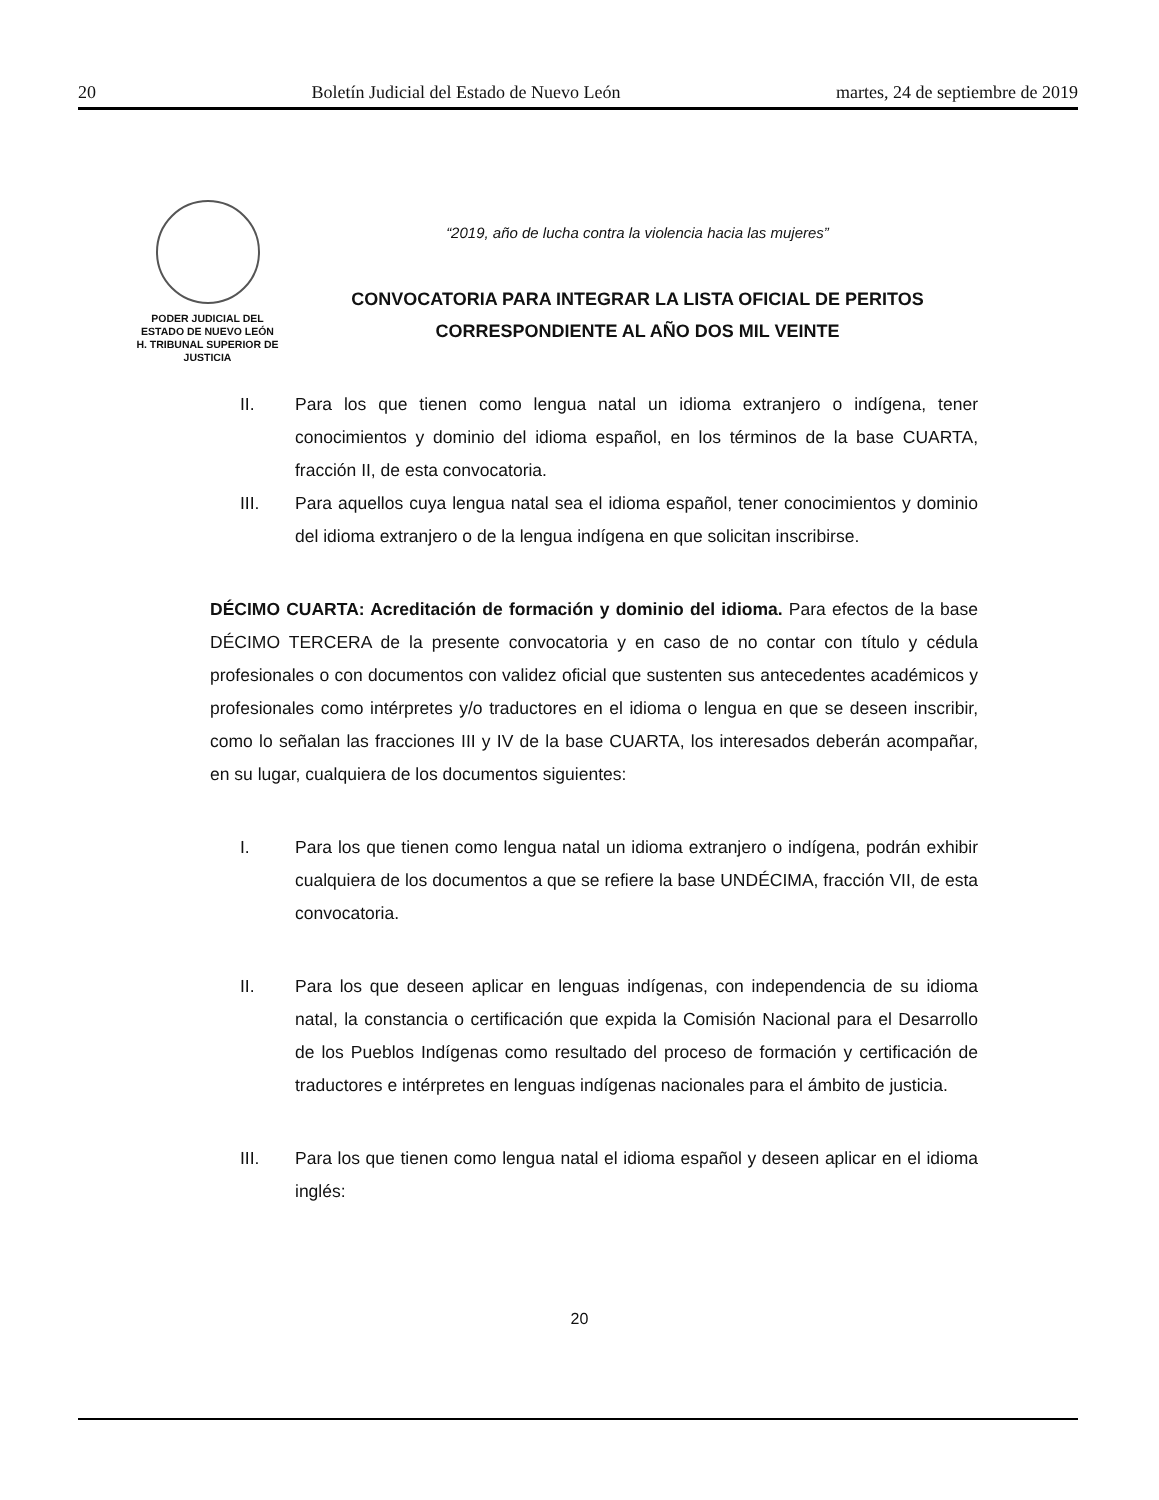20 Boletín Judicial del Estado de Nuevo León martes, 24 de septiembre de 2019
PODER JUDICIAL DEL
ESTADO DE NUEVO LEÓN
H. TRIBUNAL SUPERIOR DE
JUSTICIA
“2019, año de lucha contra la violencia hacia las mujeres”
CONVOCATORIA PARA INTEGRAR LA LISTA OFICIAL DE PERITOS
CORRESPONDIENTE AL AÑO DOS MIL VEINTE
II. Para los que tienen como lengua natal un idioma extranjero o indígena, tener conocimientos y dominio del idioma español, en los términos de la base CUARTA, fracción II, de esta convocatoria.
III. Para aquellos cuya lengua natal sea el idioma español, tener conocimientos y dominio del idioma extranjero o de la lengua indígena en que solicitan inscribirse.
DÉCIMO CUARTA: Acreditación de formación y dominio del idioma. Para efectos de la base DÉCIMO TERCERA de la presente convocatoria y en caso de no contar con título y cédula profesionales o con documentos con validez oficial que sustenten sus antecedentes académicos y profesionales como intérpretes y/o traductores en el idioma o lengua en que se deseen inscribir, como lo señalan las fracciones III y IV de la base CUARTA, los interesados deberán acompañar, en su lugar, cualquiera de los documentos siguientes:
I. Para los que tienen como lengua natal un idioma extranjero o indígena, podrán exhibir cualquiera de los documentos a que se refiere la base UNDÉCIMA, fracción VII, de esta convocatoria.
II. Para los que deseen aplicar en lenguas indígenas, con independencia de su idioma natal, la constancia o certificación que expida la Comisión Nacional para el Desarrollo de los Pueblos Indígenas como resultado del proceso de formación y certificación de traductores e intérpretes en lenguas indígenas nacionales para el ámbito de justicia.
III. Para los que tienen como lengua natal el idioma español y deseen aplicar en el idioma inglés:
20